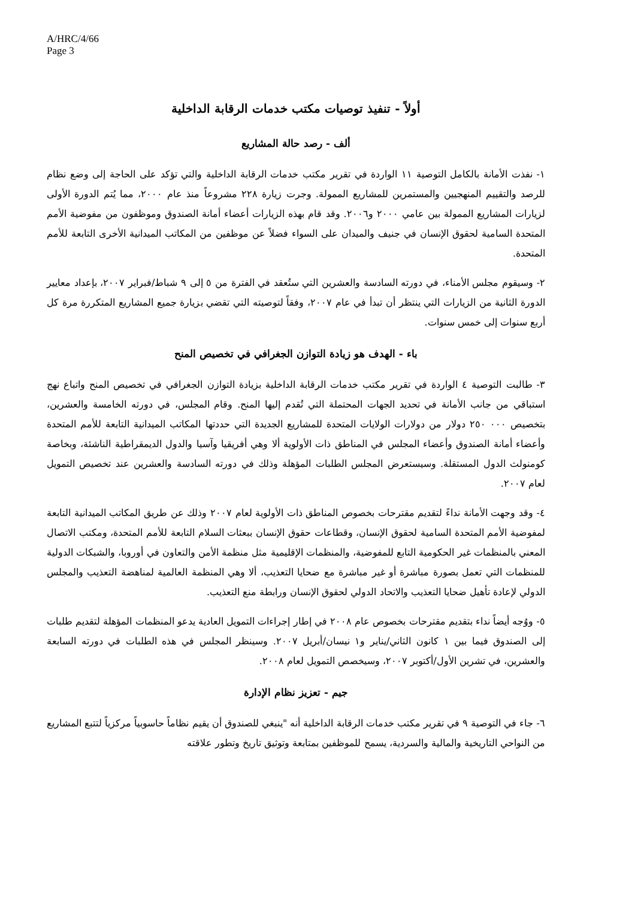A/HRC/4/66
Page 3
أولاً - تنفيذ توصيات مكتب خدمات الرقابة الداخلية
ألف - رصد حالة المشاريع
١- نفذت الأمانة بالكامل التوصية ١١ الواردة في تقرير مكتب خدمات الرقابة الداخلية والتي تؤكد على الحاجة إلى وضع نظام للرصد والتقييم المنهجيين والمستمرين للمشاريع الممولة. وجرت زيارة ٢٢٨ مشروعاً منذ عام ٢٠٠٠، مما يُتم الدورة الأولى لزيارات المشاريع الممولة بين عامي ٢٠٠٠ و٢٠٠٦. وقد قام بهذه الزيارات أعضاء أمانة الصندوق وموظفون من مفوضية الأمم المتحدة السامية لحقوق الإنسان في جنيف والميدان على السواء فضلاً عن موظفين من المكاتب الميدانية الأخرى التابعة للأمم المتحدة.
٢- وسيقوم مجلس الأمناء، في دورته السادسة والعشرين التي ستُعقد في الفترة من ٥ إلى ٩ شباط/فبراير ٢٠٠٧، بإعداد معايير الدورة الثانية من الزيارات التي ينتظر أن تبدأ في عام ٢٠٠٧، وفقاً لتوصيته التي تقضي بزيارة جميع المشاريع المتكررة مرة كل أربع سنوات إلى خمس سنوات.
باء - الهدف هو زيادة التوازن الجغرافي في تخصيص المنح
٣- طالبت التوصية ٤ الواردة في تقرير مكتب خدمات الرقابة الداخلية بزيادة التوازن الجغرافي في تخصيص المنح واتباع نهج استباقي من جانب الأمانة في تحديد الجهات المحتملة التي تُقدم إليها المنح. وقام المجلس، في دورته الخامسة والعشرين، بتخصيص ٠٠٠ ٢٥٠ دولار من دولارات الولايات المتحدة للمشاريع الجديدة التي حددتها المكاتب الميدانية التابعة للأمم المتحدة وأعضاء أمانة الصندوق وأعضاء المجلس في المناطق ذات الأولوية ألا وهي أفريقيا وآسيا والدول الديمقراطية الناشئة، وبخاصة كومنولث الدول المستقلة. وسيستعرض المجلس الطلبات المؤهلة وذلك في دورته السادسة والعشرين عند تخصيص التمويل لعام ٢٠٠٧.
٤- وقد وجهت الأمانة نداءً لتقديم مقترحات بخصوص المناطق ذات الأولوية لعام ٢٠٠٧ وذلك عن طريق المكاتب الميدانية التابعة لمفوضية الأمم المتحدة السامية لحقوق الإنسان، وقطاعات حقوق الإنسان ببعثات السلام التابعة للأمم المتحدة، ومكتب الاتصال المعني بالمنظمات غير الحكومية التابع للمفوضية، والمنظمات الإقليمية مثل منظمة الأمن والتعاون في أوروبا، والشبكات الدولية للمنظمات التي تعمل بصورة مباشرة أو غير مباشرة مع ضحايا التعذيب، ألا وهي المنظمة العالمية لمناهضة التعذيب والمجلس الدولي لإعادة تأهيل ضحايا التعذيب والاتحاد الدولي لحقوق الإنسان ورابطة منع التعذيب.
٥- ووُجه أيضاً نداء بتقديم مقترحات بخصوص عام ٢٠٠٨ في إطار إجراءات التمويل العادية يدعو المنظمات المؤهلة لتقديم طلبات إلى الصندوق فيما بين ١ كانون الثاني/يناير و١ نيسان/أبريل ٢٠٠٧. وسينظر المجلس في هذه الطلبات في دورته السابعة والعشرين، في تشرين الأول/أكتوبر ٢٠٠٧، وسيخصص التمويل لعام ٢٠٠٨.
جيم - تعزيز نظام الإدارة
٦- جاء في التوصية ٩ في تقرير مكتب خدمات الرقابة الداخلية أنه "ينبغي للصندوق أن يقيم نظاماً حاسوبياً مركزياً لتتبع المشاريع من النواحي التاريخية والمالية والسردية، يسمح للموظفين بمتابعة وتوثيق تاريخ وتطور علاقته